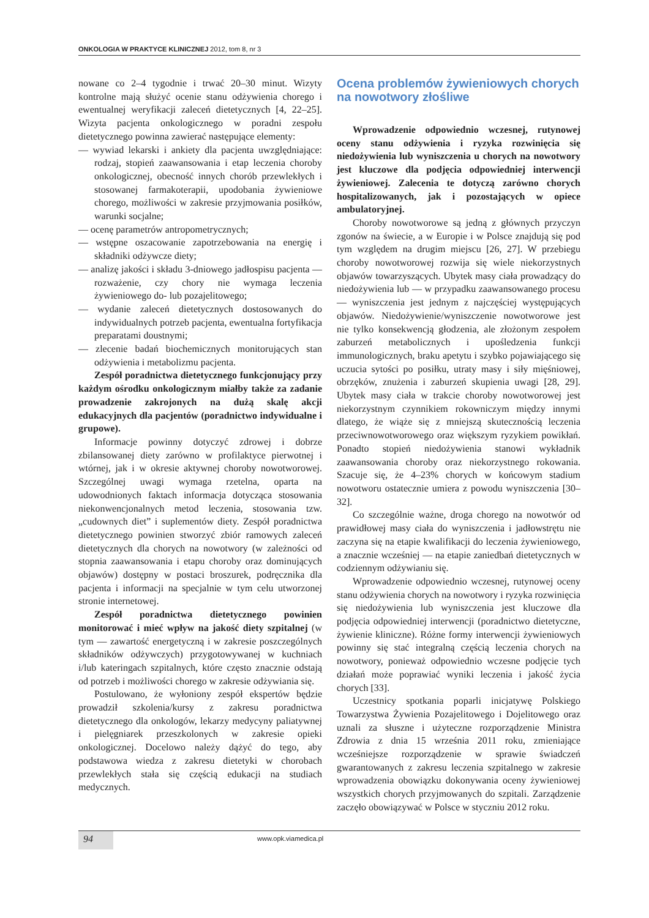ONKOLOGIA W PRAKTYCE KLINICZNEJ 2012, tom 8, nr 3
nowane co 2–4 tygodnie i trwać 20–30 minut. Wizyty kontrolne mają służyć ocenie stanu odżywienia chorego i ewentualnej weryfikacji zaleceń dietetycznych [4, 22–25]. Wizyta pacjenta onkologicznego w poradni zespołu dietetycznego powinna zawierać następujące elementy:
— wywiad lekarski i ankiety dla pacjenta uwzględniające: rodzaj, stopień zaawansowania i etap leczenia choroby onkologicznej, obecność innych chorób przewlekłych i stosowanej farmakoterapii, upodobania żywieniowe chorego, możliwości w zakresie przyjmowania posiłków, warunki socjalne;
— ocenę parametrów antropometrycznych;
— wstępne oszacowanie zapotrzebowania na energię i składniki odżywcze diety;
— analizę jakości i składu 3-dniowego jadłospisu pacjenta — rozważenie, czy chory nie wymaga leczenia żywieniowego do- lub pozajelitowego;
— wydanie zaleceń dietetycznych dostosowanych do indywidualnych potrzeb pacjenta, ewentualna fortyfikacja preparatami doustnymi;
— zlecenie badań biochemicznych monitorujących stan odżywienia i metabolizmu pacjenta.
Zespół poradnictwa dietetycznego funkcjonujący przy każdym ośrodku onkologicznym miałby także za zadanie prowadzenie zakrojonych na dużą skalę akcji edukacyjnych dla pacjentów (poradnictwo indywidualne i grupowe).
Informacje powinny dotyczyć zdrowej i dobrze zbilansowanej diety zarówno w profilaktyce pierwotnej i wtórnej, jak i w okresie aktywnej choroby nowotworowej. Szczególnej uwagi wymaga rzetelna, oparta na udowodnionych faktach informacja dotycząca stosowania niekonwencjonalnych metod leczenia, stosowania tzw. „cudownych diet” i suplementów diety. Zespół poradnictwa dietetycznego powinien stworzyć zbiór ramowych zaleceń dietetycznych dla chorych na nowotwory (w zależności od stopnia zaawansowania i etapu choroby oraz dominujących objawów) dostępny w postaci broszurek, podręcznika dla pacjenta i informacji na specjalnie w tym celu utworzonej stronie internetowej.
Zespół poradnictwa dietetycznego powinien monitorować i mieć wpływ na jakość diety szpitalnej (w tym — zawartość energetyczną i w zakresie poszczególnych składników odżywczych) przygotowywanej w kuchniach i/lub kateringach szpitalnych, które często znacznie odstają od potrzeb i możliwości chorego w zakresie odżywiania się.
Postulowano, że wyłoniony zespół ekspertów będzie prowadził szkolenia/kursy z zakresu poradnictwa dietetycznego dla onkologów, lekarzy medycyny paliatywnej i pielęgniarek przeszkolonych w zakresie opieki onkologicznej. Docelowo należy dążyć do tego, aby podstawowa wiedza z zakresu dietetyki w chorobach przewlekłych stała się częścią edukacji na studiach medycznych.
Ocena problemów żywieniowych chorych na nowotwory złośliwe
Wprowadzenie odpowiednio wczesnej, rutynowej oceny stanu odżywienia i ryzyka rozwinięcia się niedożywienia lub wyniszczenia u chorych na nowotwory jest kluczowe dla podjęcia odpowiedniej interwencji żywieniowej. Zalecenia te dotyczą zarówno chorych hospitalizowanych, jak i pozostających w opiece ambulatoryjnej.
Choroby nowotworowe są jedną z głównych przyczyn zgonów na świecie, a w Europie i w Polsce znajdują się pod tym względem na drugim miejscu [26, 27]. W przebiegu choroby nowotworowej rozwija się wiele niekorzystnych objawów towarzyszących. Ubytek masy ciała prowadzący do niedożywienia lub — w przypadku zaawansowanego procesu — wyniszczenia jest jednym z najczęściej występujących objawów. Niedożywienie/wyniszczenie nowotworowe jest nie tylko konsekwencją głodzenia, ale złożonym zespołem zaburzeń metabolicznych i upośledzenia funkcji immunologicznych, braku apetytu i szybko pojawiającego się uczucia sytości po posiłku, utraty masy i siły mięśniowej, obrzęków, znużenia i zaburzeń skupienia uwagi [28, 29]. Ubytek masy ciała w trakcie choroby nowotworowej jest niekorzystnym czynnikiem rokowniczym między innymi dlatego, że wiąże się z mniejszą skutecznością leczenia przeciwnowotworowego oraz większym ryzykiem powikłań. Ponadto stopień niedożywienia stanowi wykładnik zaawansowania choroby oraz niekorzystnego rokowania. Szacuje się, że 4–23% chorych w końcowym stadium nowotworu ostatecznie umiera z powodu wyniszczenia [30–32].
Co szczególnie ważne, droga chorego na nowotwór od prawidłowej masy ciała do wyniszczenia i jadłowstrętu nie zaczyna się na etapie kwalifikacji do leczenia żywieniowego, a znacznie wcześniej — na etapie zaniedbań dietetycznych w codziennym odżywianiu się.
Wprowadzenie odpowiednio wczesnej, rutynowej oceny stanu odżywienia chorych na nowotwory i ryzyka rozwinięcia się niedożywienia lub wyniszczenia jest kluczowe dla podjęcia odpowiedniej interwencji (poradnictwo dietetyczne, żywienie kliniczne). Różne formy interwencji żywieniowych powinny się stać integralną częścią leczenia chorych na nowotwory, ponieważ odpowiednio wczesne podjęcie tych działań może poprawiać wyniki leczenia i jakość życia chorych [33].
Uczestnicy spotkania poparli inicjatywę Polskiego Towarzystwa Żywienia Pozajelitowego i Dojelitowego oraz uznali za słuszne i użyteczne rozporządzenie Ministra Zdrowia z dnia 15 września 2011 roku, zmieniające wcześniejsze rozporządzenie w sprawie świadczeń gwarantowanych z zakresu leczenia szpitalnego w zakresie wprowadzenia obowiązku dokonywania oceny żywieniowej wszystkich chorych przyjmowanych do szpitali. Zarządzenie zaczęło obowiązywać w Polsce w styczniu 2012 roku.
94
www.opk.viamedica.pl